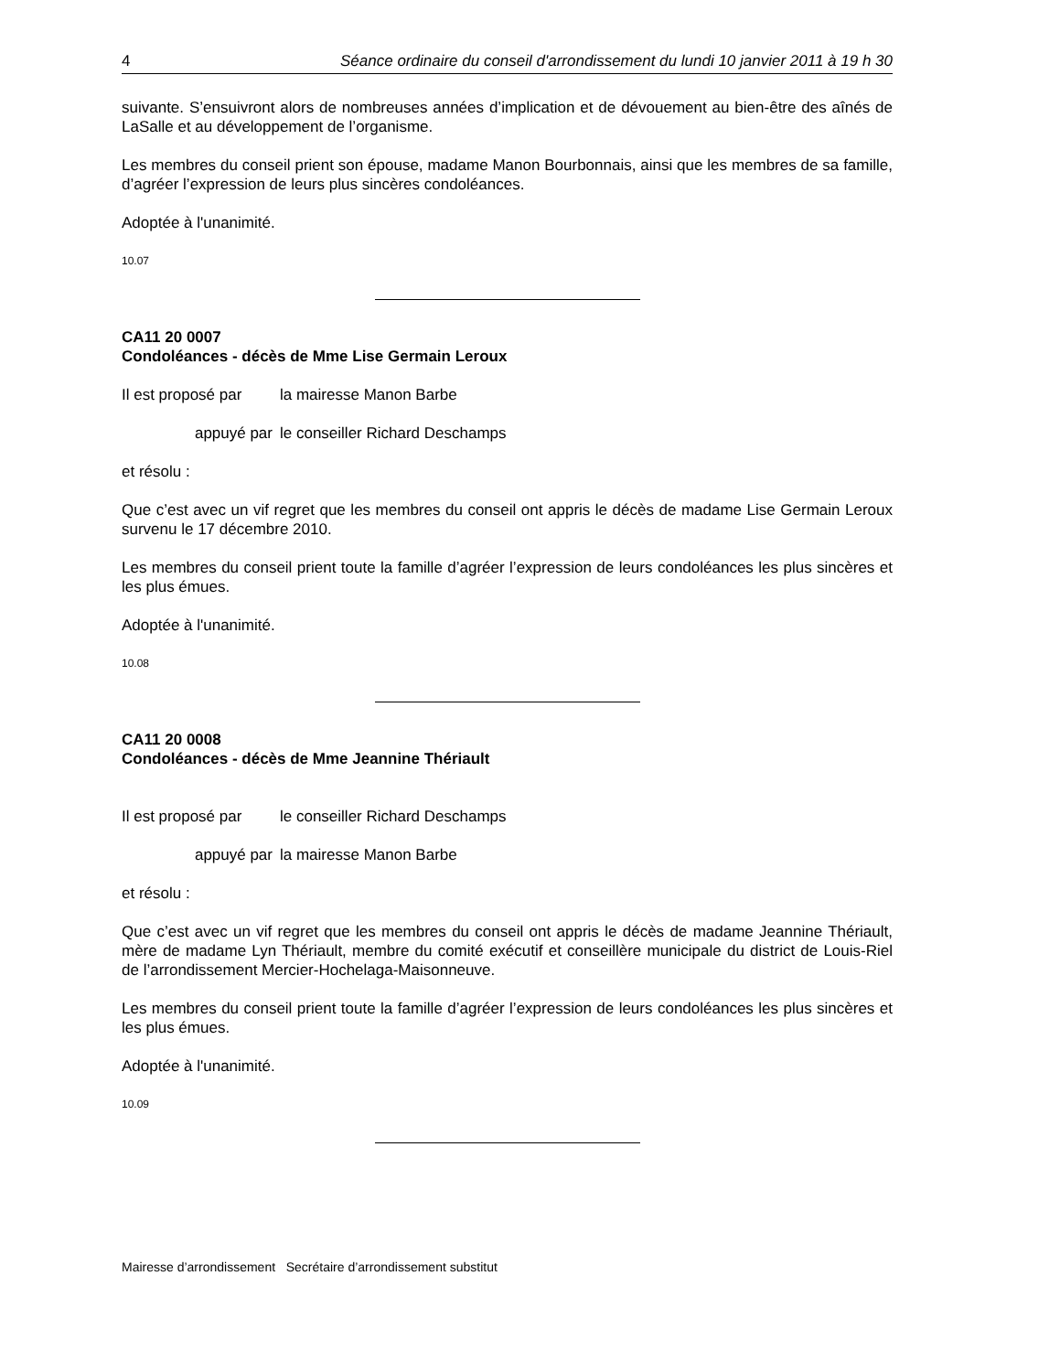4 Séance ordinaire du conseil d'arrondissement du lundi 10 janvier 2011 à 19 h 30
suivante. S’ensuivront alors de nombreuses années d’implication et de dévouement au bien-être des aînés de LaSalle et au développement de l’organisme.
Les membres du conseil prient son épouse, madame Manon Bourbonnais, ainsi que les membres de sa famille, d’agréer l’expression de leurs plus sincères condoléances.
Adoptée à l'unanimité.
10.07
CA11 20 0007
Condoléances - décès de Mme Lise Germain Leroux
Il est proposé par la mairesse Manon Barbe
appuyé par le conseiller Richard Deschamps
et résolu :
Que c’est avec un vif regret que les membres du conseil ont appris le décès de madame Lise Germain Leroux survenu le 17 décembre 2010.
Les membres du conseil prient toute la famille d’agréer l’expression de leurs condoléances les plus sincères et les plus émues.
Adoptée à l'unanimité.
10.08
CA11 20 0008
Condoléances - décès de Mme Jeannine Thériault
Il est proposé par le conseiller Richard Deschamps
appuyé par la mairesse Manon Barbe
et résolu :
Que c’est avec un vif regret que les membres du conseil ont appris le décès de madame Jeannine Thériault, mère de madame Lyn Thériault, membre du comité exécutif et conseillère municipale du district de Louis-Riel de l’arrondissement Mercier-Hochelaga-Maisonneuve.
Les membres du conseil prient toute la famille d’agréer l’expression de leurs condoléances les plus sincères et les plus émues.
Adoptée à l'unanimité.
10.09
Mairesse d’arrondissement Secrétaire d’arrondissement substitut